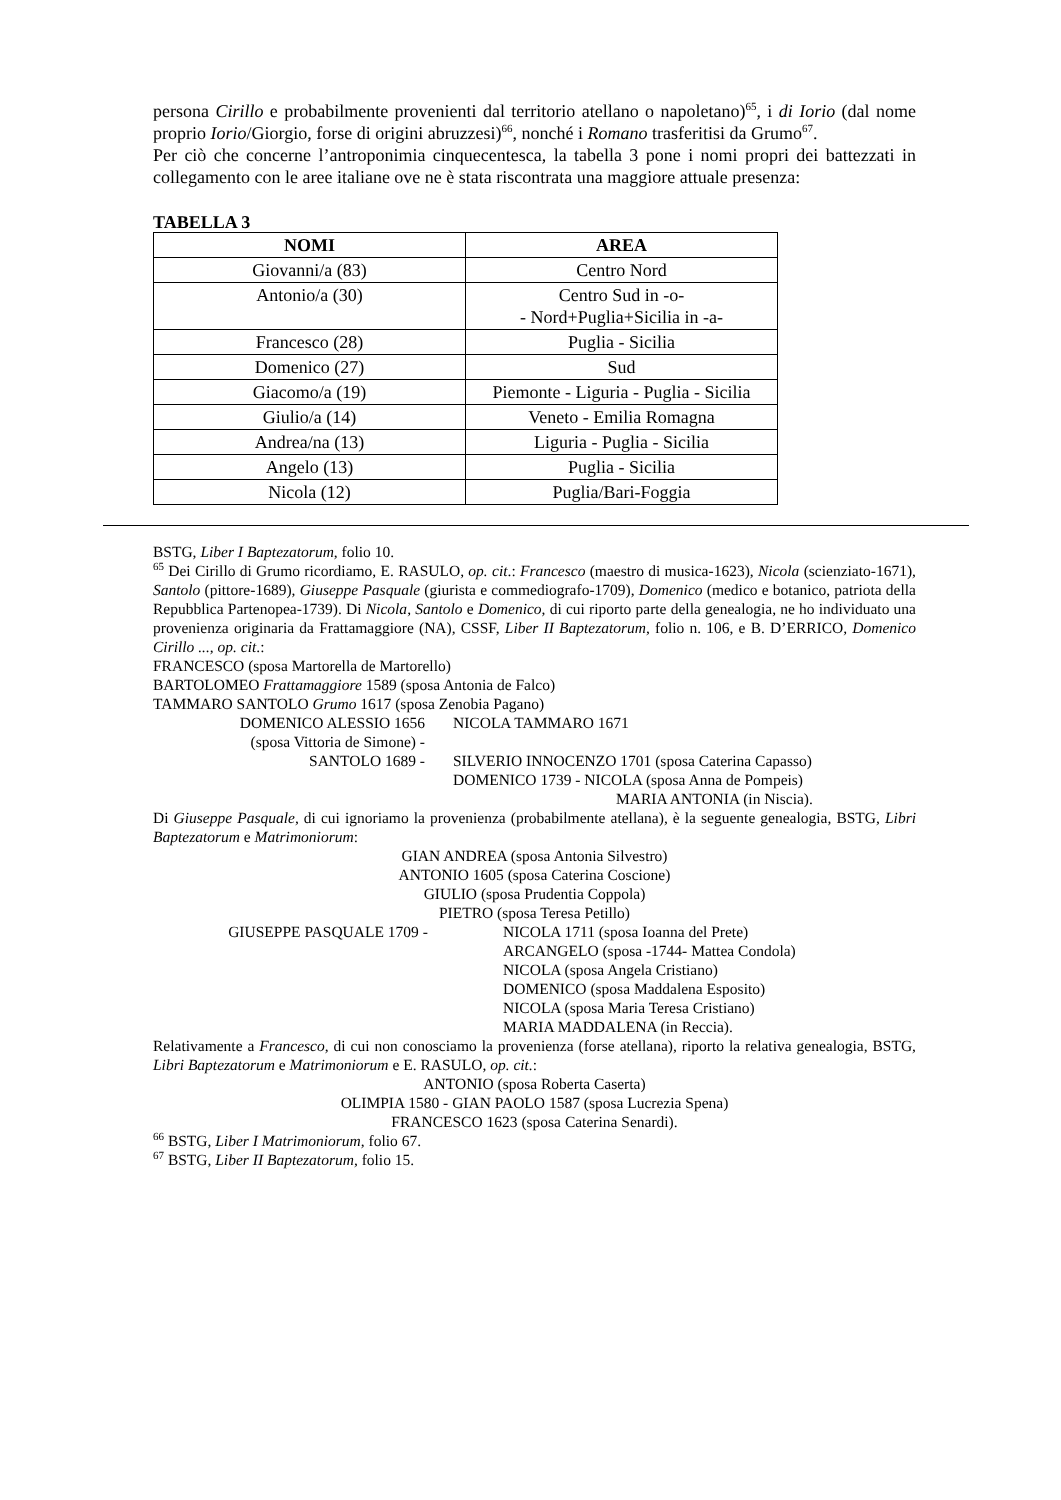persona Cirillo e probabilmente provenienti dal territorio atellano o napoletano)<sup>65</sup>, i di Iorio (dal nome proprio Iorio/Giorgio, forse di origini abruzzesi)<sup>66</sup>, nonché i Romano trasferitisi da Grumo<sup>67</sup>.
Per ciò che concerne l’antroponimia cinquecentesca, la tabella 3 pone i nomi propri dei battezzati in collegamento con le aree italiane ove ne è stata riscontrata una maggiore attuale presenza:
TABELLA 3
| NOMI | AREA |
| --- | --- |
| Giovanni/a (83) | Centro Nord |
| Antonio/a (30) | Centro Sud in -o- - Nord+Puglia+Sicilia in -a- |
| Francesco (28) | Puglia - Sicilia |
| Domenico (27) | Sud |
| Giacomo/a (19) | Piemonte - Liguria - Puglia - Sicilia |
| Giulio/a (14) | Veneto - Emilia Romagna |
| Andrea/na (13) | Liguria - Puglia - Sicilia |
| Angelo (13) | Puglia - Sicilia |
| Nicola (12) | Puglia/Bari-Foggia |
BSTG, Liber I Baptezatorum, folio 10.
<sup>65</sup> Dei Cirillo di Grumo ricordiamo, E. RASULO, op. cit.: Francesco (maestro di musica-1623), Nicola (scienziato-1671), Santolo (pittore-1689), Giuseppe Pasquale (giurista e commediografo-1709), Domenico (medico e botanico, patriota della Repubblica Partenopea-1739). Di Nicola, Santolo e Domenico, di cui riporto parte della genealogia, ne ho individuato una provenienza originaria da Frattamaggiore (NA), CSSF, Liber II Baptezatorum, folio n. 106, e B. D’ERRICO, Domenico Cirillo ..., op. cit.:
FRANCESCO (sposa Martorella de Martorello)
BARTOLOMEO Frattamaggiore 1589 (sposa Antonia de Falco)
TAMMARO SANTOLO Grumo 1617 (sposa Zenobia Pagano)
DOMENICO ALESSIO 1656
(sposa Vittoria de Simone) -
SANTOLO 1689 -
NICOLA TAMMARO 1671
SILVERIO INNOCENZO 1701 (sposa Caterina Capasso)
DOMENICO 1739 - NICOLA (sposa Anna de Pompeis)
MARIA ANTONIA (in Niscia).
Di Giuseppe Pasquale, di cui ignoriamo la provenienza (probabilmente atellana), è la seguente genealogia, BSTG, Libri Baptezatorum e Matrimoniorum:
GIAN ANDREA (sposa Antonia Silvestro)
ANTONIO 1605 (sposa Caterina Coscione)
GIULIO (sposa Prudentia Coppola)
PIETRO (sposa Teresa Petillo)
GIUSEPPE PASQUALE 1709 - NICOLA 1711 (sposa Ioanna del Prete)
ARCANGELO (sposa -1744- Mattea Condola)
NICOLA (sposa Angela Cristiano)
DOMENICO (sposa Maddalena Esposito)
NICOLA (sposa Maria Teresa Cristiano)
MARIA MADDALENA (in Reccia).
Relativamente a Francesco, di cui non conosciamo la provenienza (forse atellana), riporto la relativa genealogia, BSTG, Libri Baptezatorum e Matrimoniorum e E. RASULO, op. cit.:
ANTONIO (sposa Roberta Caserta)
OLIMPIA 1580 - GIAN PAOLO 1587 (sposa Lucrezia Spena)
FRANCESCO 1623 (sposa Caterina Senardi).
<sup>66</sup> BSTG, Liber I Matrimoniorum, folio 67.
<sup>67</sup> BSTG, Liber II Baptezatorum, folio 15.